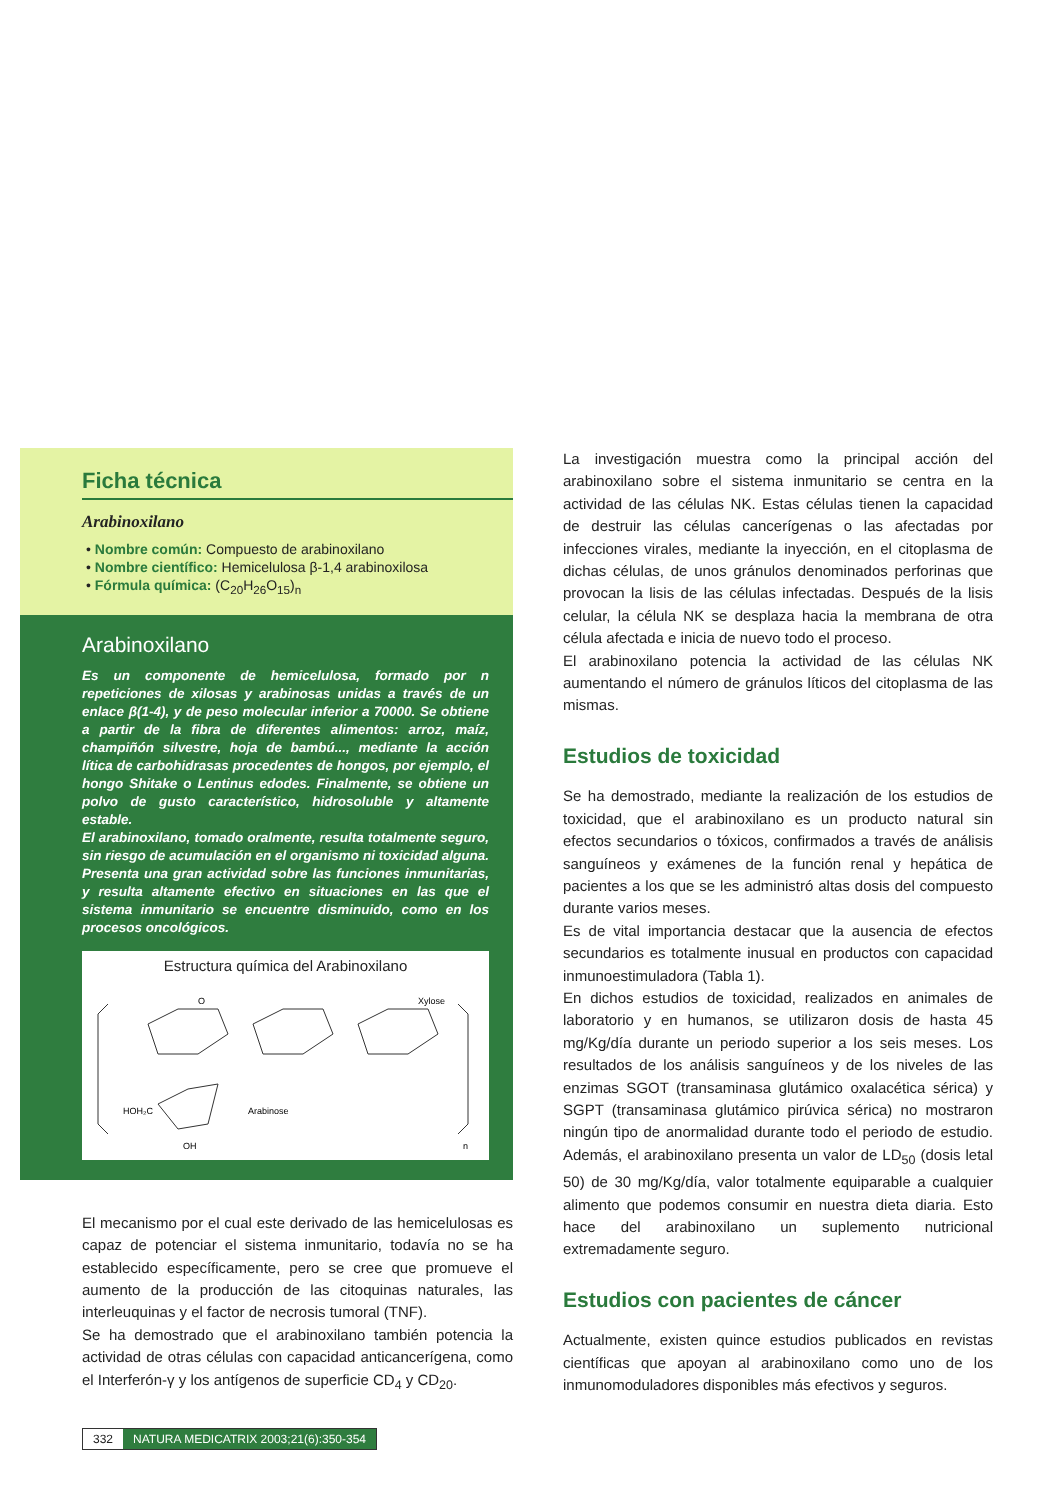Ficha técnica
Arabinoxilano
• Nombre común: Compuesto de arabinoxilano
• Nombre científico: Hemicelulosa β-1,4 arabinoxilosa
• Fórmula química: (C<sub>20</sub>H<sub>26</sub>O<sub>15</sub>)<sub>n</sub>
Arabinoxilano
Es un componente de hemicelulosa, formado por n repeticiones de xilosas y arabinosas unidas a través de un enlace β(1-4), y de peso molecular inferior a 70000. Se obtiene a partir de la fibra de diferentes alimentos: arroz, maíz, champiñón silvestre, hoja de bambú..., mediante la acción lítica de carbohidrasas procedentes de hongos, por ejemplo, el hongo Shitake o Lentinus edodes. Finalmente, se obtiene un polvo de gusto característico, hidrosoluble y altamente estable.
El arabinoxilano, tomado oralmente, resulta totalmente seguro, sin riesgo de acumulación en el organismo ni toxicidad alguna. Presenta una gran actividad sobre las funciones inmunitarias, y resulta altamente efectivo en situaciones en las que el sistema inmunitario se encuentre disminuido, como en los procesos oncológicos.
Estructura química del Arabinoxilano
O
Xylose
Arabinose
HOH₂C
OH
n
El mecanismo por el cual este derivado de las hemicelulosas es capaz de potenciar el sistema inmunitario, todavía no se ha establecido específicamente, pero se cree que promueve el aumento de la producción de las citoquinas naturales, las interleuquinas y el factor de necrosis tumoral (TNF).
Se ha demostrado que el arabinoxilano también potencia la actividad de otras células con capacidad anticancerígena, como el Interferón-γ y los antígenos de superficie CD<sub>4</sub> y CD<sub>20</sub>.
La investigación muestra como la principal acción del arabinoxilano sobre el sistema inmunitario se centra en la actividad de las células NK. Estas células tienen la capacidad de destruir las células cancerígenas o las afectadas por infecciones virales, mediante la inyección, en el citoplasma de dichas células, de unos gránulos denominados perforinas que provocan la lisis de las células infectadas. Después de la lisis celular, la célula NK se desplaza hacia la membrana de otra célula afectada e inicia de nuevo todo el proceso.
El arabinoxilano potencia la actividad de las células NK aumentando el número de gránulos líticos del citoplasma de las mismas.
Estudios de toxicidad
Se ha demostrado, mediante la realización de los estudios de toxicidad, que el arabinoxilano es un producto natural sin efectos secundarios o tóxicos, confirmados a través de análisis sanguíneos y exámenes de la función renal y hepática de pacientes a los que se les administró altas dosis del compuesto durante varios meses.
Es de vital importancia destacar que la ausencia de efectos secundarios es totalmente inusual en productos con capacidad inmunoestimuladora (Tabla 1).
En dichos estudios de toxicidad, realizados en animales de laboratorio y en humanos, se utilizaron dosis de hasta 45 mg/Kg/día durante un periodo superior a los seis meses. Los resultados de los análisis sanguíneos y de los niveles de las enzimas SGOT (transaminasa glutámico oxalacética sérica) y SGPT (transaminasa glutámico pirúvica sérica) no mostraron ningún tipo de anormalidad durante todo el periodo de estudio. Además, el arabinoxilano presenta un valor de LD<sub>50</sub> (dosis letal 50) de 30 mg/Kg/día, valor totalmente equiparable a cualquier alimento que podemos consumir en nuestra dieta diaria. Esto hace del arabinoxilano un suplemento nutricional extremadamente seguro.
Estudios con pacientes de cáncer
Actualmente, existen quince estudios publicados en revistas científicas que apoyan al arabinoxilano como uno de los inmunomoduladores disponibles más efectivos y seguros.
332 NATURA MEDICATRIX 2003;21(6):350-354